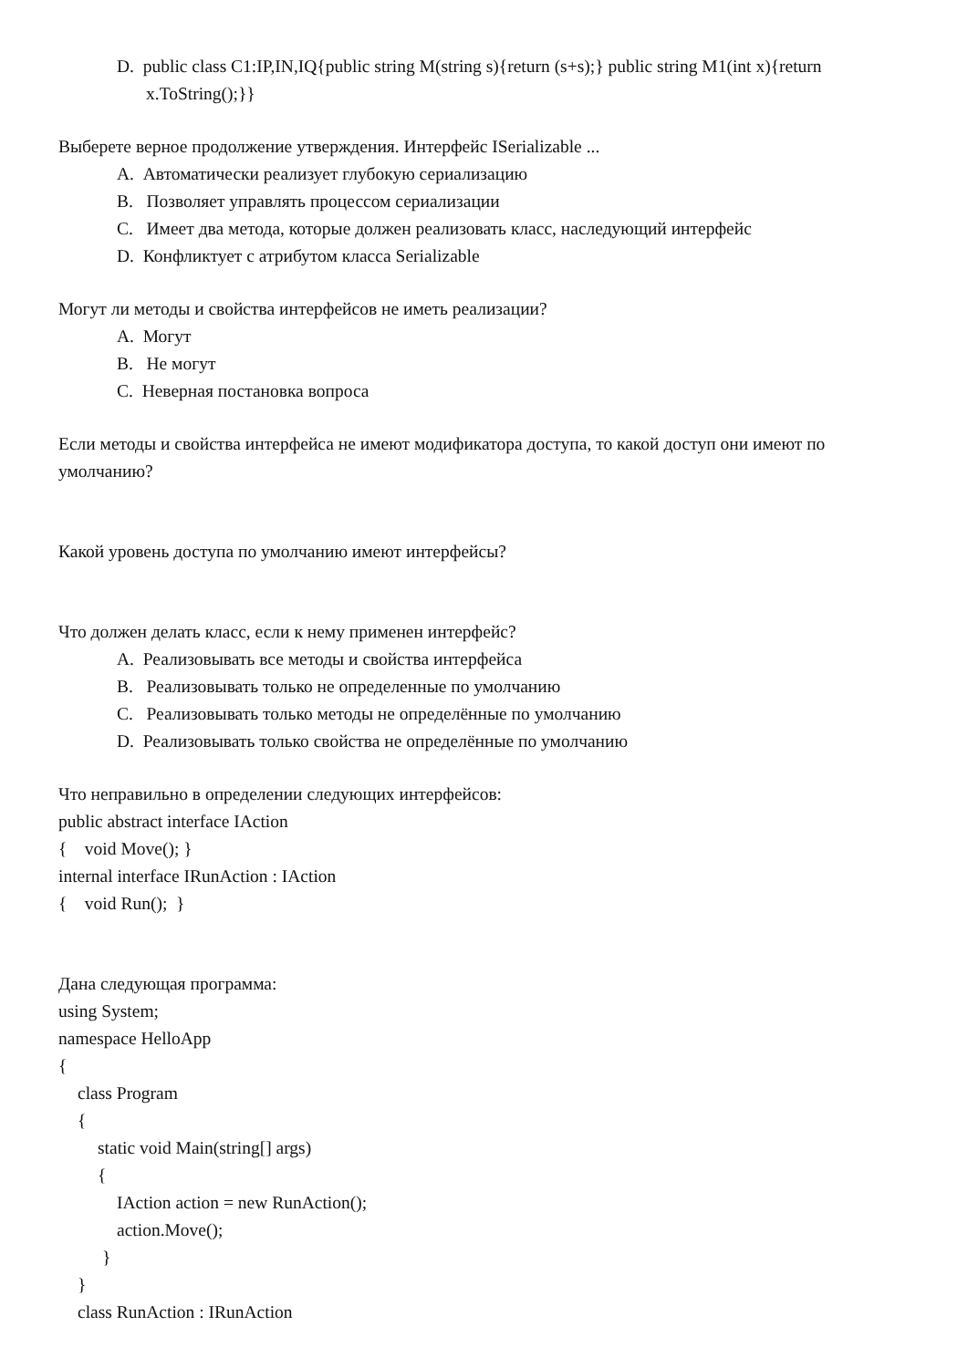D. public class C1:IP,IN,IQ{public string M(string s){return (s+s);} public string M1(int x){return x.ToString();}}
Выберете верное продолжение утверждения. Интерфейс ISerializable ...
A. Автоматически реализует глубокую сериализацию
B. Позволяет управлять процессом сериализации
C. Имеет два метода, которые должен реализовать класс, наследующий интерфейс
D. Конфликтует с атрибутом класса Serializable
Могут ли методы и свойства интерфейсов не иметь реализации?
A. Могут
B. Не могут
C. Неверная постановка вопроса
Если методы и свойства интерфейса не имеют модификатора доступа, то какой доступ они имеют по умолчанию?
Какой уровень доступа по умолчанию имеют интерфейсы?
Что должен делать класс, если к нему применен интерфейс?
A. Реализовывать все методы и свойства интерфейса
B. Реализовывать только не определенные по умолчанию
C. Реализовывать только методы не определённые по умолчанию
D. Реализовывать только свойства не определённые по умолчанию
Что неправильно в определении следующих интерфейсов:
public abstract interface IAction
{ void Move(); }
internal interface IRunAction : IAction
{ void Run(); }
Дана следующая программа:
using System;
namespace HelloApp
{
class Program
{
static void Main(string[] args)
{
IAction action = new RunAction();
action.Move();
}
}
class RunAction : IRunAction